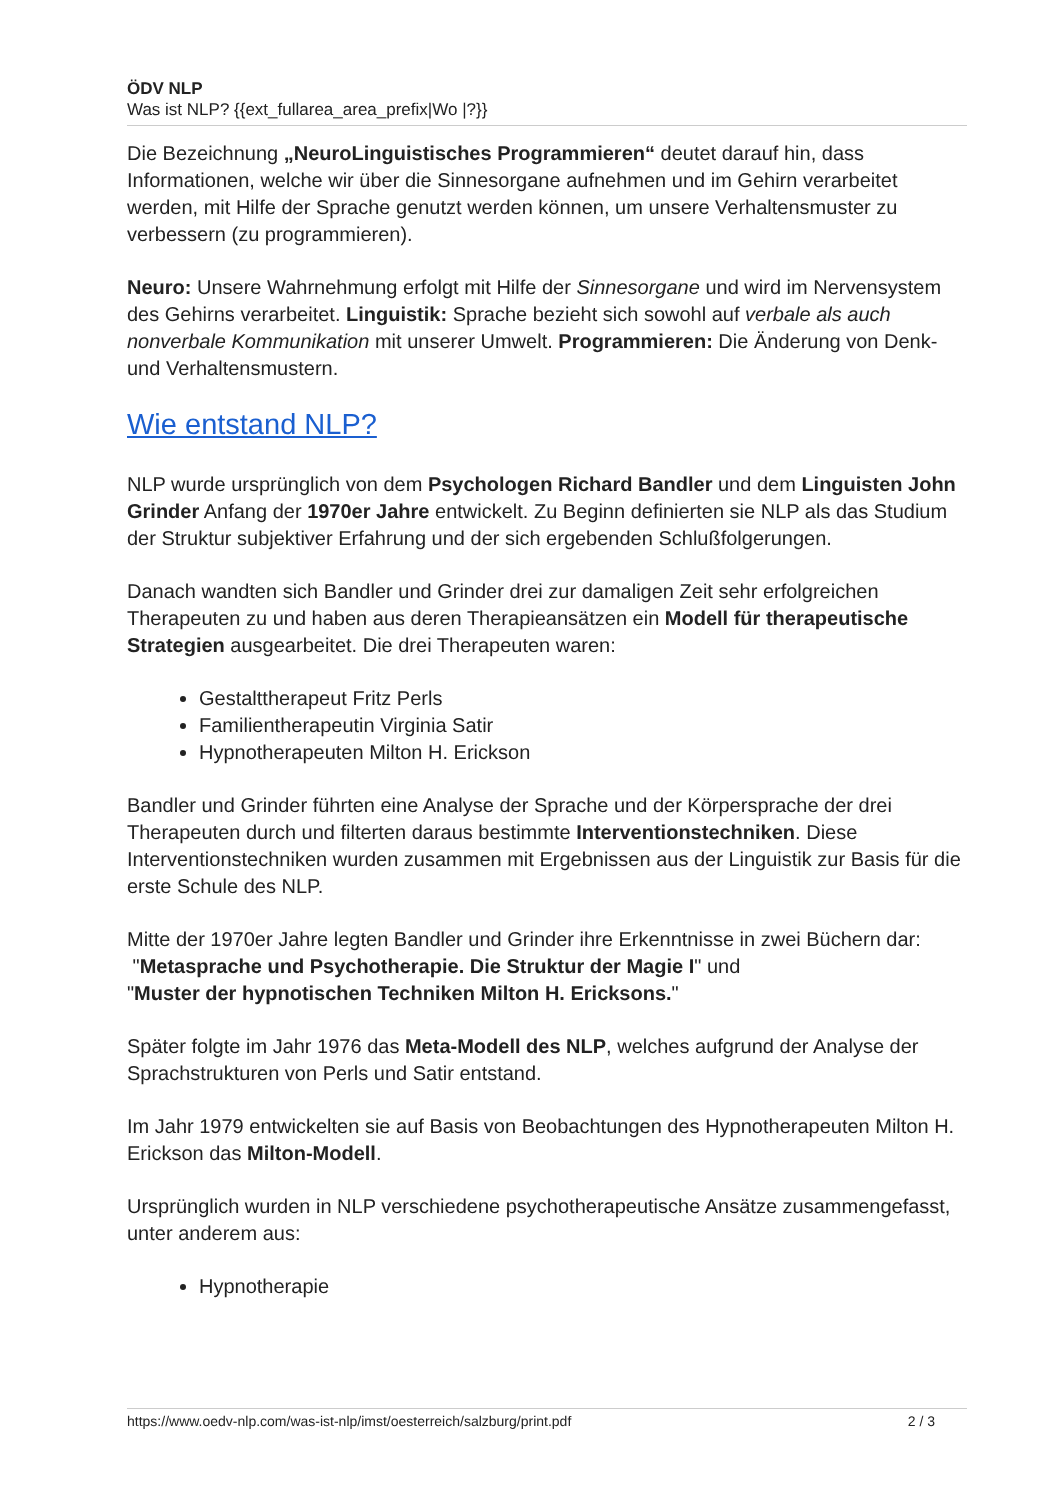ÖDV NLP
Was ist NLP? {{ext_fullarea_area_prefix|Wo |?}}
Die Bezeichnung „NeuroLinguistisches Programmieren“ deutet darauf hin, dass Informationen, welche wir über die Sinnesorgane aufnehmen und im Gehirn verarbeitet werden, mit Hilfe der Sprache genutzt werden können, um unsere Verhaltensmuster zu verbessern (zu programmieren).
Neuro: Unsere Wahrnehmung erfolgt mit Hilfe der Sinnesorgane und wird im Nervensystem des Gehirns verarbeitet. Linguistik: Sprache bezieht sich sowohl auf verbale als auch nonverbale Kommunikation mit unserer Umwelt. Programmieren: Die Änderung von Denk- und Verhaltensmustern.
Wie entstand NLP?
NLP wurde ursprünglich von dem Psychologen Richard Bandler und dem Linguisten John Grinder Anfang der 1970er Jahre entwickelt. Zu Beginn definierten sie NLP als das Studium der Struktur subjektiver Erfahrung und der sich ergebenden Schlußfolgerungen.
Danach wandten sich Bandler und Grinder drei zur damaligen Zeit sehr erfolgreichen Therapeuten zu und haben aus deren Therapieansätzen ein Modell für therapeutische Strategien ausgearbeitet. Die drei Therapeuten waren:
Gestalttherapeut Fritz Perls
Familientherapeutin Virginia Satir
Hypnotherapeuten Milton H. Erickson
Bandler und Grinder führten eine Analyse der Sprache und der Körpersprache der drei Therapeuten durch und filterten daraus bestimmte Interventionstechniken. Diese Interventionstechniken wurden zusammen mit Ergebnissen aus der Linguistik zur Basis für die erste Schule des NLP.
Mitte der 1970er Jahre legten Bandler und Grinder ihre Erkenntnisse in zwei Büchern dar:
"Metasprache und Psychotherapie. Die Struktur der Magie I" und
"Muster der hypnotischen Techniken Milton H. Ericksons."
Später folgte im Jahr 1976 das Meta-Modell des NLP, welches aufgrund der Analyse der Sprachstrukturen von Perls und Satir entstand.
Im Jahr 1979 entwickelten sie auf Basis von Beobachtungen des Hypnotherapeuten Milton H. Erickson das Milton-Modell.
Ursprünglich wurden in NLP verschiedene psychotherapeutische Ansätze zusammengefasst, unter anderem aus:
Hypnotherapie
https://www.oedv-nlp.com/was-ist-nlp/imst/oesterreich/salzburg/print.pdf 2 / 3